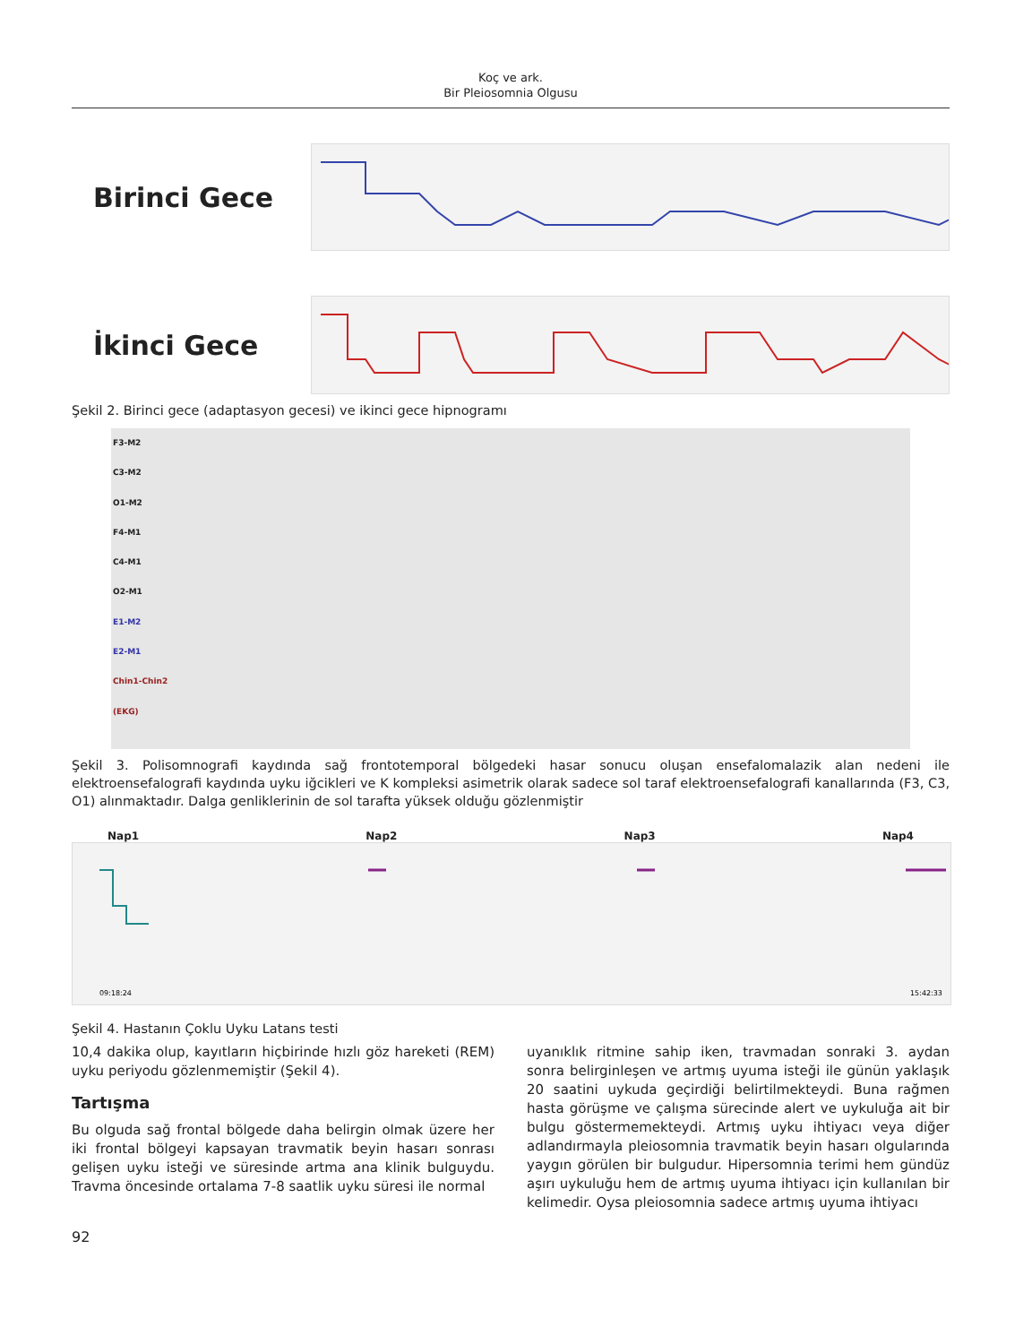Koç ve ark.
Bir Pleiosomnia Olgusu
Birinci Gece
İkinci Gece
Şekil 2. Birinci gece (adaptasyon gecesi) ve ikinci gece hipnogramı
F3-M2
C3-M2
O1-M2
F4-M1
C4-M1
O2-M1
E1-M2
E2-M1
Chin1-Chin2
(EKG)
Şekil 3. Polisomnografi kaydında sağ frontotemporal bölgedeki hasar sonucu oluşan ensefalomalazik alan nedeni ile elektroensefalografi kaydında uyku iğcikleri ve K kompleksi asimetrik olarak sadece sol taraf elektroensefalografi kanallarında (F3, C3, O1) alınmaktadır. Dalga genliklerinin de sol tarafta yüksek olduğu gözlenmiştir
Nap1 Nap2 Nap3 Nap4
09:18:24
15:42:33
Şekil 4. Hastanın Çoklu Uyku Latans testi
10,4 dakika olup, kayıtların hiçbirinde hızlı göz hareketi (REM) uyku periyodu gözlenmemiştir (Şekil 4).
Tartışma
Bu olguda sağ frontal bölgede daha belirgin olmak üzere her iki frontal bölgeyi kapsayan travmatik beyin hasarı sonrası gelişen uyku isteği ve süresinde artma ana klinik bulguydu. Travma öncesinde ortalama 7-8 saatlik uyku süresi ile normal
uyanıklık ritmine sahip iken, travmadan sonraki 3. aydan sonra belirginleşen ve artmış uyuma isteği ile günün yaklaşık 20 saatini uykuda geçirdiği belirtilmekteydi. Buna rağmen hasta görüşme ve çalışma sürecinde alert ve uykuluğa ait bir bulgu göstermemekteydi. Artmış uyku ihtiyacı veya diğer adlandırmayla pleiosomnia travmatik beyin hasarı olgularında yaygın görülen bir bulgudur. Hipersomnia terimi hem gündüz aşırı uykuluğu hem de artmış uyuma ihtiyacı için kullanılan bir kelimedir. Oysa pleiosomnia sadece artmış uyuma ihtiyacı
92